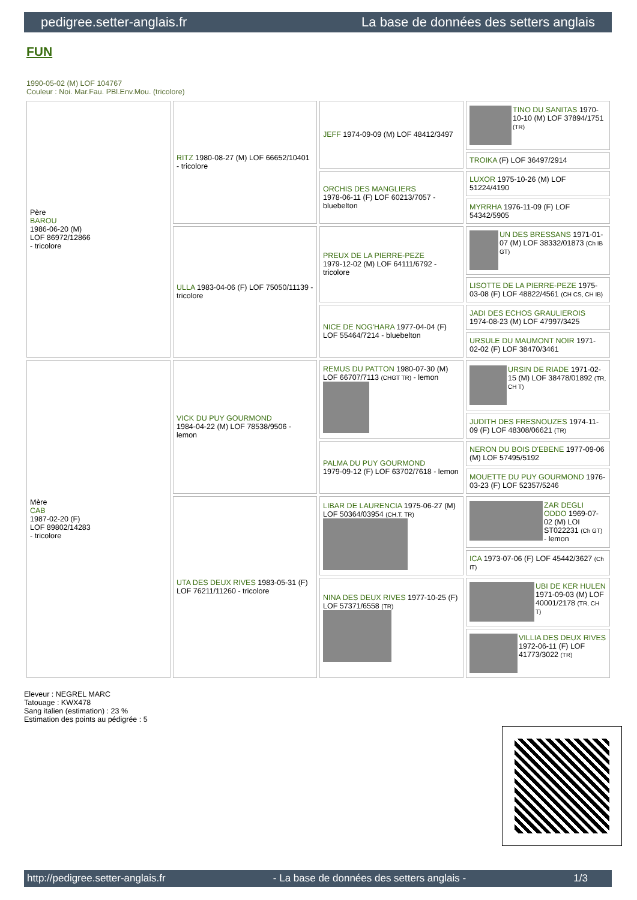pedigree.setter-anglais.fr La base de données des setters anglais
FUN
1990-05-02 (M) LOF 104767
Couleur : Noi. Mar.Fau. PBl.Env.Mou. (tricolore)
| Père BAROU 1986-06-20 (M) LOF 86972/12866 - tricolore | RITZ 1980-08-27 (M) LOF 66652/10401 - tricolore | JEFF 1974-09-09 (M) LOF 48412/3497 | TINO DU SANITAS 1970-10-10 (M) LOF 37894/1751 (TR) |
| | | | TROIKA (F) LOF 36497/2914 |
| | | ORCHIS DES MANGLIERS 1978-06-11 (F) LOF 60213/7057 - bluebelton | LUXOR 1975-10-26 (M) LOF 51224/4190 |
| | | | MYRRHA 1976-11-09 (F) LOF 54342/5905 |
| | ULLA 1983-04-06 (F) LOF 75050/11139 - tricolore | PREUX DE LA PIERRE-PEZE 1979-12-02 (M) LOF 64111/6792 - tricolore | UN DES BRESSANS 1971-01-07 (M) LOF 38332/01873 (Ch IB GT) |
| | | | LISOTTE DE LA PIERRE-PEZE 1975-03-08 (F) LOF 48822/4561 (CH CS, CH IB) |
| | | NICE DE NOG'HARA 1977-04-04 (F) LOF 55464/7214 - bluebelton | JADI DES ECHOS GRAULIEROIS 1974-08-23 (M) LOF 47997/3425 |
| | | | URSULE DU MAUMONT NOIR 1971-02-02 (F) LOF 38470/3461 |
| Mère CAB 1987-02-20 (F) LOF 89802/14283 - tricolore | VICK DU PUY GOURMOND 1984-04-22 (M) LOF 78538/9506 - lemon | REMUS DU PATTON 1980-07-30 (M) LOF 66707/7113 (CHGT TR) - lemon | URSIN DE RIADE 1971-02-15 (M) LOF 38478/01892 (TR, CH T) |
| | | | JUDITH DES FRESNOUZES 1974-11-09 (F) LOF 48308/06621 (TR) |
| | | PALMA DU PUY GOURMOND 1979-09-12 (F) LOF 63702/7618 - lemon | NERON DU BOIS D'EBENE 1977-09-06 (M) LOF 57495/5192 |
| | | | MOUETTE DU PUY GOURMOND 1976-03-23 (F) LOF 52357/5246 |
| | UTA DES DEUX RIVES 1983-05-31 (F) LOF 76211/11260 - tricolore | LIBAR DE LAURENCIA 1975-06-27 (M) LOF 50364/03954 (CH.T. TR) | ZAR DEGLI ODDO 1969-07-02 (M) LOI ST022231 (Ch GT) - lemon |
| | | | ICA 1973-07-06 (F) LOF 45442/3627 (Ch IT) |
| | | NINA DES DEUX RIVES 1977-10-25 (F) LOF 57371/6558 (TR) | UBI DE KER HULEN 1971-09-03 (M) LOF 40001/2178 (TR, CH T) |
| | | | VILLIA DES DEUX RIVES 1972-06-11 (F) LOF 41773/3022 (TR) |
Eleveur : NEGREL MARC
Tatouage : KWX478
Sang italien (estimation) : 23 %
Estimation des points au pédigrée : 5
http://pedigree.setter-anglais.fr - La base de données des setters anglais - 1/3